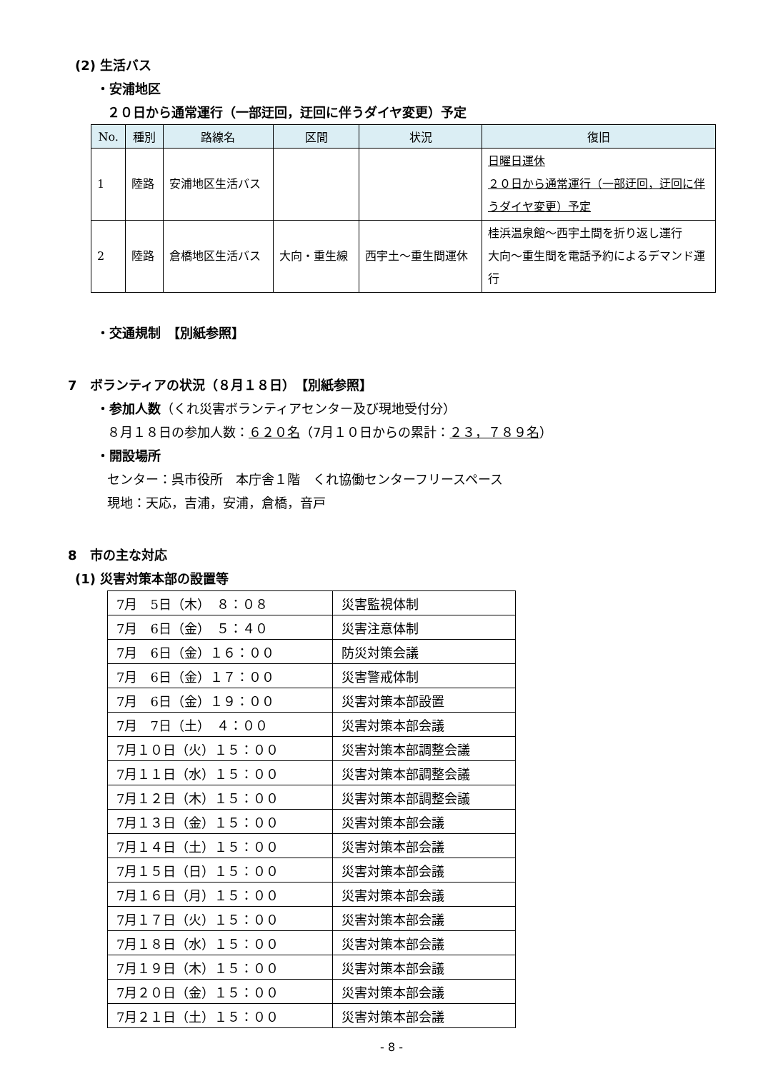(2) 生活バス
・安浦地区
２０日から通常運行（一部迂回，迂回に伴うダイヤ変更）予定
| No. | 種別 | 路線名 | 区間 | 状況 | 復旧 |
| --- | --- | --- | --- | --- | --- |
| 1 | 陸路 | 安浦地区生活バス | | | 日曜日運休 ２０日から通常運行（一部迂回，迂回に伴うダイヤ変更）予定 |
| 2 | 陸路 | 倉橋地区生活バス | 大向・重生線 | 西宇土～重生間運休 | 桂浜温泉館～西宇土間を折り返し運行 大向～重生間を電話予約によるデマンド運行 |
・交通規制　【別紙参照】
7　ボランティアの状況（８月１８日）　【別紙参照】
・参加人数（くれ災害ボランティアセンター及び現地受付分）
８月１８日の参加人数：６２０名（7月１０日からの累計：２３，７８９名）
・開設場所
センター：呉市役所　本庁舎１階　くれ協働センターフリースペース
現地：天応，吉浦，安浦，倉橋，音戸
8　市の主な対応
(1) 災害対策本部の設置等
| 7月 5日（木） ８：０８ | 災害監視体制 |
| 7月 6日（金） ５：４０ | 災害注意体制 |
| 7月 6日（金）１６：００ | 防災対策会議 |
| 7月 6日（金）１７：００ | 災害警戒体制 |
| 7月 6日（金）１９：００ | 災害対策本部設置 |
| 7月 7日（土） ４：００ | 災害対策本部会議 |
| 7月１０日（火）１５：００ | 災害対策本部調整会議 |
| 7月１１日（水）１５：００ | 災害対策本部調整会議 |
| 7月１２日（木）１５：００ | 災害対策本部調整会議 |
| 7月１３日（金）１５：００ | 災害対策本部会議 |
| 7月１４日（土）１５：００ | 災害対策本部会議 |
| 7月１５日（日）１５：００ | 災害対策本部会議 |
| 7月１６日（月）１５：００ | 災害対策本部会議 |
| 7月１７日（火）１５：００ | 災害対策本部会議 |
| 7月１８日（水）１５：００ | 災害対策本部会議 |
| 7月１９日（木）１５：００ | 災害対策本部会議 |
| 7月２０日（金）１５：００ | 災害対策本部会議 |
| 7月２１日（土）１５：００ | 災害対策本部会議 |
- 8 -